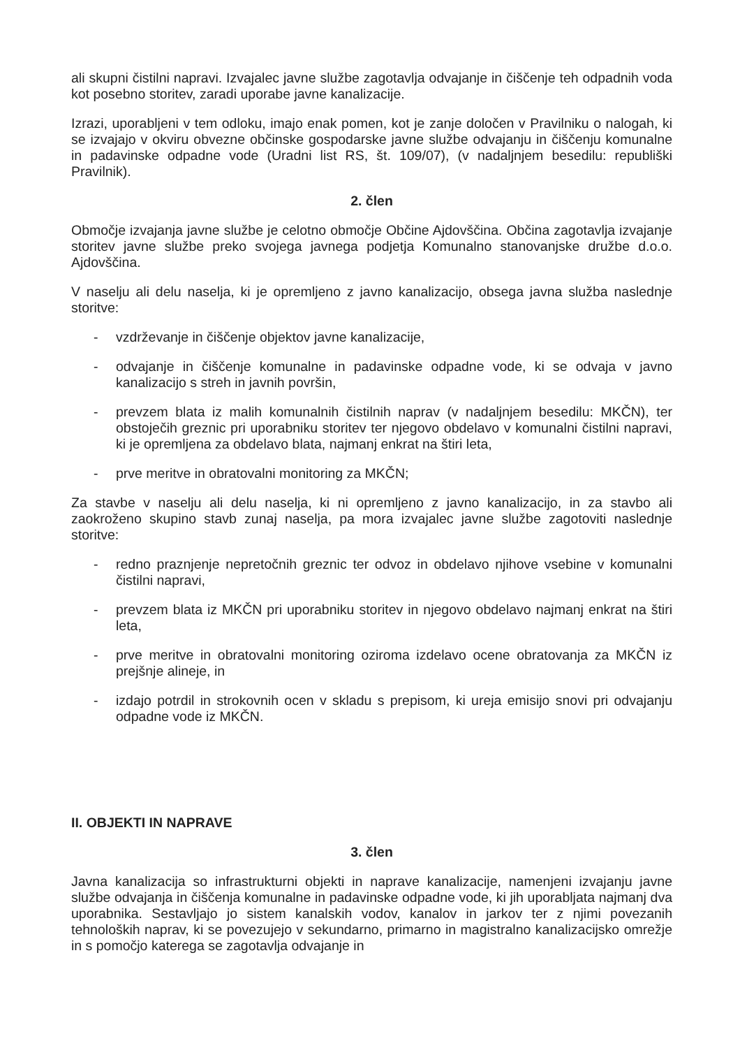ali skupni čistilni napravi. Izvajalec javne službe zagotavlja odvajanje in čiščenje teh odpadnih voda kot posebno storitev, zaradi uporabe javne kanalizacije.
Izrazi, uporabljeni v tem odloku, imajo enak pomen, kot je zanje določen v Pravilniku o nalogah, ki se izvajajo v okviru obvezne občinske gospodarske javne službe odvajanju in čiščenju komunalne in padavinske odpadne vode (Uradni list RS, št. 109/07), (v nadaljnjem besedilu: republiški Pravilnik).
2. člen
Območje izvajanja javne službe je celotno območje Občine Ajdovščina. Občina zagotavlja izvajanje storitev javne službe preko svojega javnega podjetja Komunalno stanovanjske družbe d.o.o. Ajdovščina.
V naselju ali delu naselja, ki je opremljeno z javno kanalizacijo, obsega javna služba naslednje storitve:
- vzdrževanje in čiščenje objektov javne kanalizacije,
- odvajanje in čiščenje komunalne in padavinske odpadne vode, ki se odvaja v javno kanalizacijo s streh in javnih površin,
- prevzem blata iz malih komunalnih čistilnih naprav (v nadaljnjem besedilu: MKČN), ter obstoječih greznic pri uporabniku storitev ter njegovo obdelavo v komunalni čistilni napravi, ki je opremljena za obdelavo blata, najmanj enkrat na štiri leta,
- prve meritve in obratovalni monitoring za MKČN;
Za stavbe v naselju ali delu naselja, ki ni opremljeno z javno kanalizacijo, in za stavbo ali zaokroženo skupino stavb zunaj naselja, pa mora izvajalec javne službe zagotoviti naslednje storitve:
- redno praznjenje nepretočnih greznic ter odvoz in obdelavo njihove vsebine v komunalni čistilni napravi,
- prevzem blata iz MKČN pri uporabniku storitev in njegovo obdelavo najmanj enkrat na štiri leta,
- prve meritve in obratovalni monitoring oziroma izdelavo ocene obratovanja za MKČN iz prejšnje alineje, in
- izdajo potrdil in strokovnih ocen v skladu s prepisom, ki ureja emisijo snovi pri odvajanju odpadne vode iz MKČN.
II. OBJEKTI IN NAPRAVE
3. člen
Javna kanalizacija so infrastrukturni objekti in naprave kanalizacije, namenjeni izvajanju javne službe odvajanja in čiščenja komunalne in padavinske odpadne vode, ki jih uporabljata najmanj dva uporabnika. Sestavljajo jo sistem kanalskih vodov, kanalov in jarkov ter z njimi povezanih tehnoloških naprav, ki se povezujejo v sekundarno, primarno in magistralno kanalizacijsko omrežje in s pomočjo katerega se zagotavlja odvajanje in